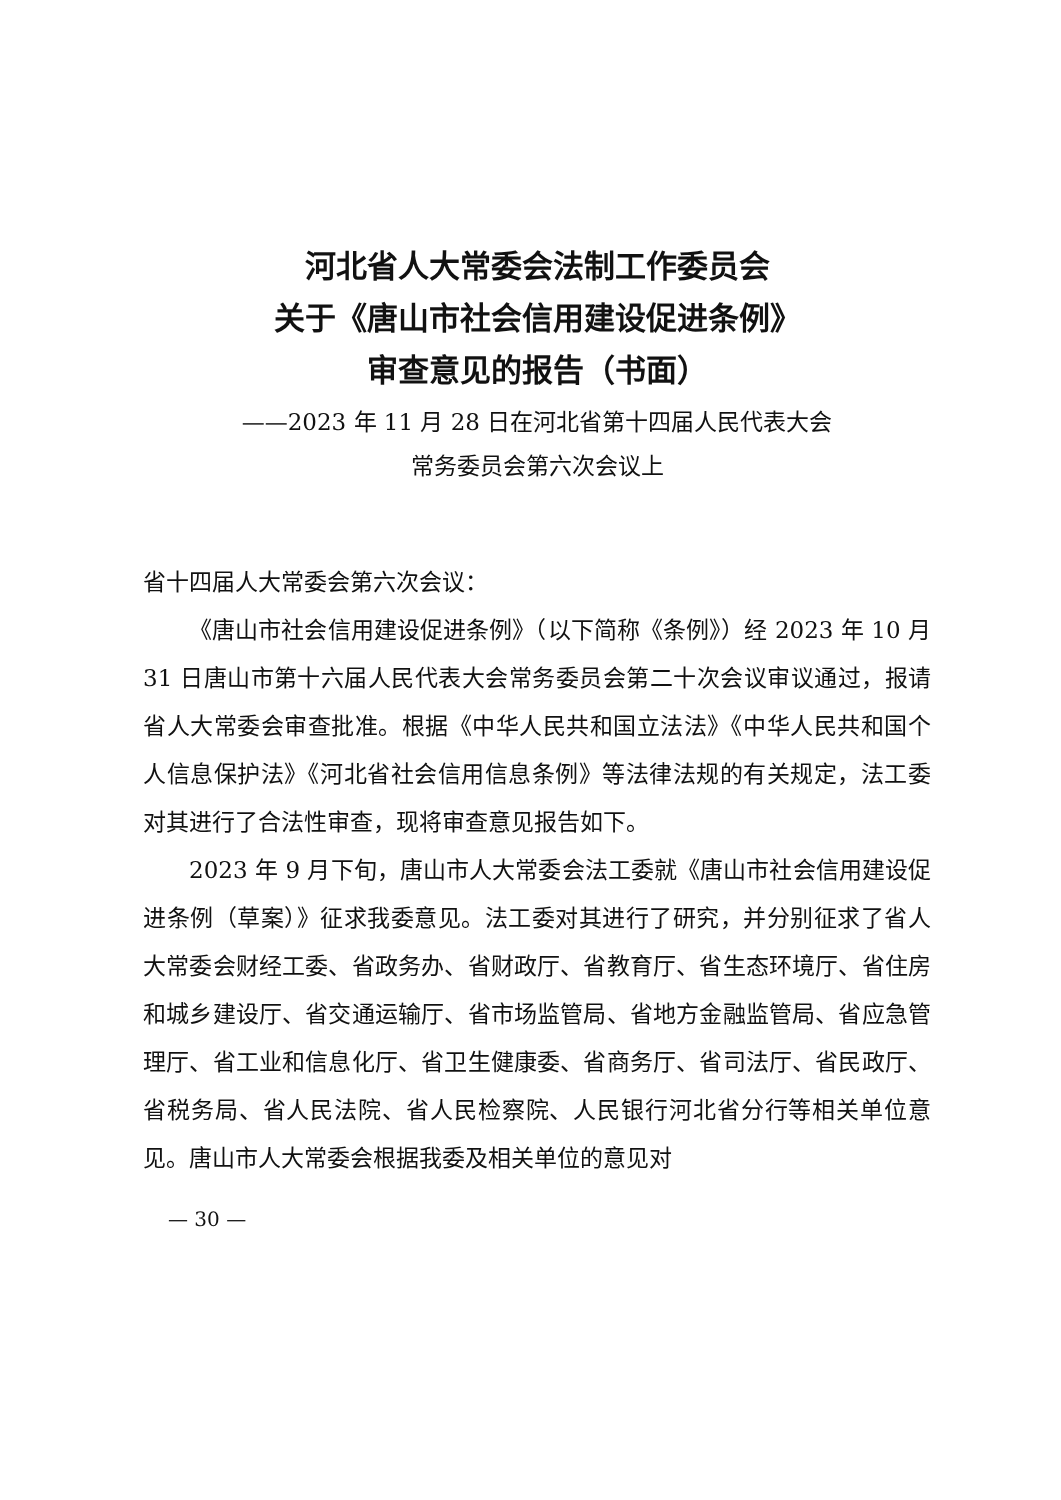河北省人大常委会法制工作委员会
关于《唐山市社会信用建设促进条例》
审查意见的报告（书面）
——2023 年 11 月 28 日在河北省第十四届人民代表大会
常务委员会第六次会议上
省十四届人大常委会第六次会议：
《唐山市社会信用建设促进条例》（以下简称《条例》）经 2023 年 10 月 31 日唐山市第十六届人民代表大会常务委员会第二十次会议审议通过，报请省人大常委会审查批准。根据《中华人民共和国立法法》《中华人民共和国个人信息保护法》《河北省社会信用信息条例》等法律法规的有关规定，法工委对其进行了合法性审查，现将审查意见报告如下。
2023 年 9 月下旬，唐山市人大常委会法工委就《唐山市社会信用建设促进条例（草案）》征求我委意见。法工委对其进行了研究，并分别征求了省人大常委会财经工委、省政务办、省财政厅、省教育厅、省生态环境厅、省住房和城乡建设厅、省交通运输厅、省市场监管局、省地方金融监管局、省应急管理厅、省工业和信息化厅、省卫生健康委、省商务厅、省司法厅、省民政厅、省税务局、省人民法院、省人民检察院、人民银行河北省分行等相关单位意见。唐山市人大常委会根据我委及相关单位的意见对
— 30 —